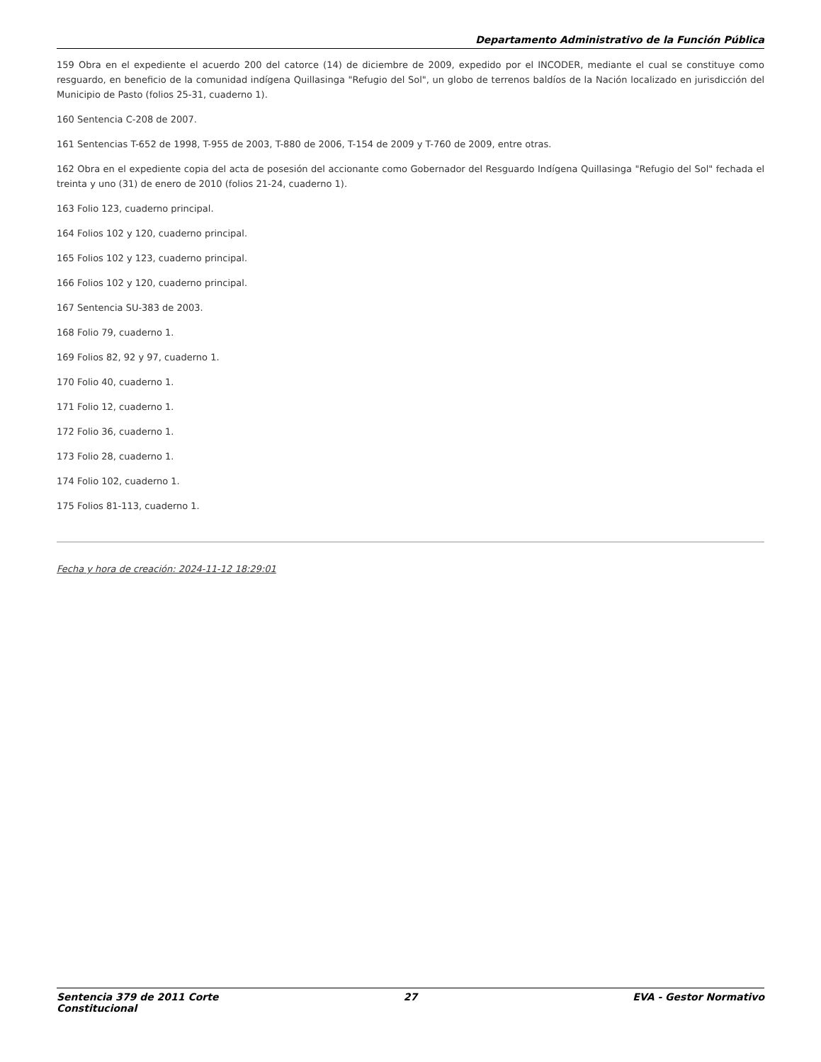Departamento Administrativo de la Función Pública
159 Obra en el expediente el acuerdo 200 del catorce (14) de diciembre de 2009, expedido por el INCODER, mediante el cual se constituye como resguardo, en beneficio de la comunidad indígena Quillasinga "Refugio del Sol", un globo de terrenos baldíos de la Nación localizado en jurisdicción del Municipio de Pasto (folios 25-31, cuaderno 1).
160 Sentencia C-208 de 2007.
161 Sentencias T-652 de 1998, T-955 de 2003, T-880 de 2006, T-154 de 2009 y T-760 de 2009, entre otras.
162 Obra en el expediente copia del acta de posesión del accionante como Gobernador del Resguardo Indígena Quillasinga "Refugio del Sol" fechada el treinta y uno (31) de enero de 2010 (folios 21-24, cuaderno 1).
163 Folio 123, cuaderno principal.
164 Folios 102 y 120, cuaderno principal.
165 Folios 102 y 123, cuaderno principal.
166 Folios 102 y 120, cuaderno principal.
167 Sentencia SU-383 de 2003.
168 Folio 79, cuaderno 1.
169 Folios 82, 92 y 97, cuaderno 1.
170 Folio 40, cuaderno 1.
171 Folio 12, cuaderno 1.
172 Folio 36, cuaderno 1.
173 Folio 28, cuaderno 1.
174 Folio 102, cuaderno 1.
175 Folios 81-113, cuaderno 1.
Fecha y hora de creación: 2024-11-12 18:29:01
Sentencia 379 de 2011 Corte Constitucional
27 EVA - Gestor Normativo